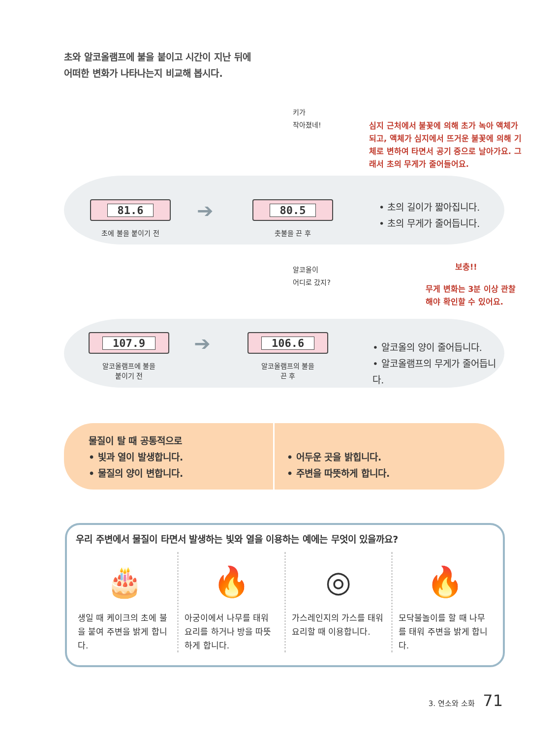초와 알코올램프에 불을 붙이고 시간이 지난 뒤에
어떠한 변화가 나타나는지 비교해 봅시다.
키가
작아졌네!
심지 근처에서 불꽃에 의해 초가 녹아 액체가
되고, 액체가 심지에서 뜨거운 불꽃에 의해 기
체로 변하여 타면서 공기 중으로 날아가요. 그
래서 초의 무게가 줄어들어요.
81.6
초에 불을 붙이기 전
➔
80.5
촛불을 끈 후
• 초의 길이가 짧아집니다.
• 초의 무게가 줄어듭니다.
알코올이
어디로 갔지?
보충!!
무게 변화는 3분 이상 관찰
해야 확인할 수 있어요.
107.9
알코올램프에 불을
붙이기 전
➔
106.6
알코올램프의 불을
끈 후
• 알코올의 양이 줄어듭니다.
• 알코올램프의 무게가 줄어듭니다.
물질이 탈 때 공통적으로
• 빛과 열이 발생합니다.
• 물질의 양이 변합니다.
• 어두운 곳을 밝힙니다.
• 주변을 따뜻하게 합니다.
우리 주변에서 물질이 타면서 발생하는 빛와 열을 이용하는 예에는 무엇이 있을까요?
🎂
생일 때 케이크의 초에 불을 붙여 주변을 밝게 합니다.
🔥
아궁이에서 나무를 태워 요리를 하거나 방을 따뜻하게 합니다.
◎
가스레인지의 가스를 태워 요리할 때 이용합니다.
🔥
모닥불놀이를 할 때 나무를 태워 주변을 밝게 합니다.
3. 연소와 소화 71